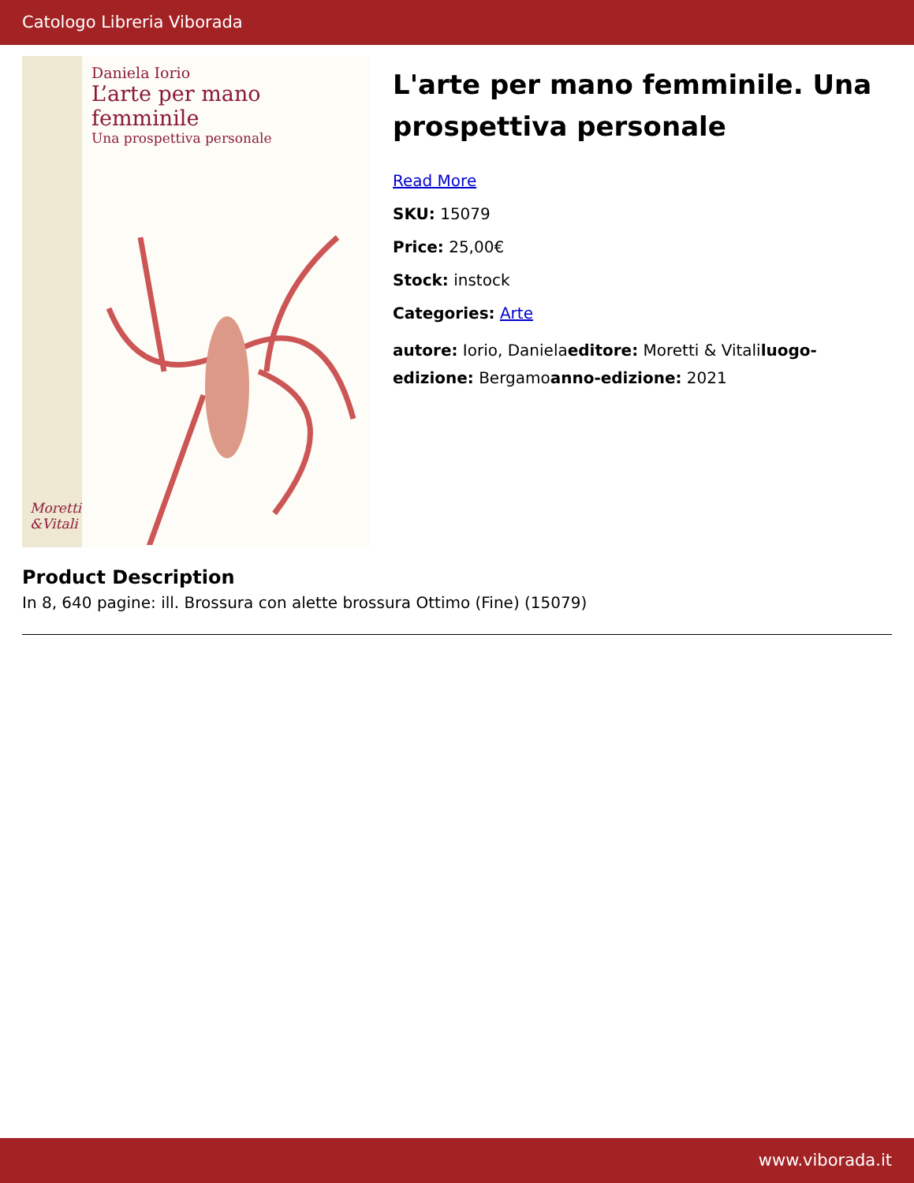Catologo Libreria Viborada
Daniela Iorio
L’arte per mano femminile
Una prospettiva personale
Moretti
&Vitali
L'arte per mano femminile. Una prospettiva personale
Read More
SKU: 15079
Price: 25,00€
Stock: instock
Categories: Arte
autore: Iorio, Danielaeditore: Moretti & Vitaliluogo-edizione: Bergamoanno-edizione: 2021
Product Description
In 8, 640 pagine: ill. Brossura con alette brossura Ottimo (Fine) (15079)
www.viborada.it